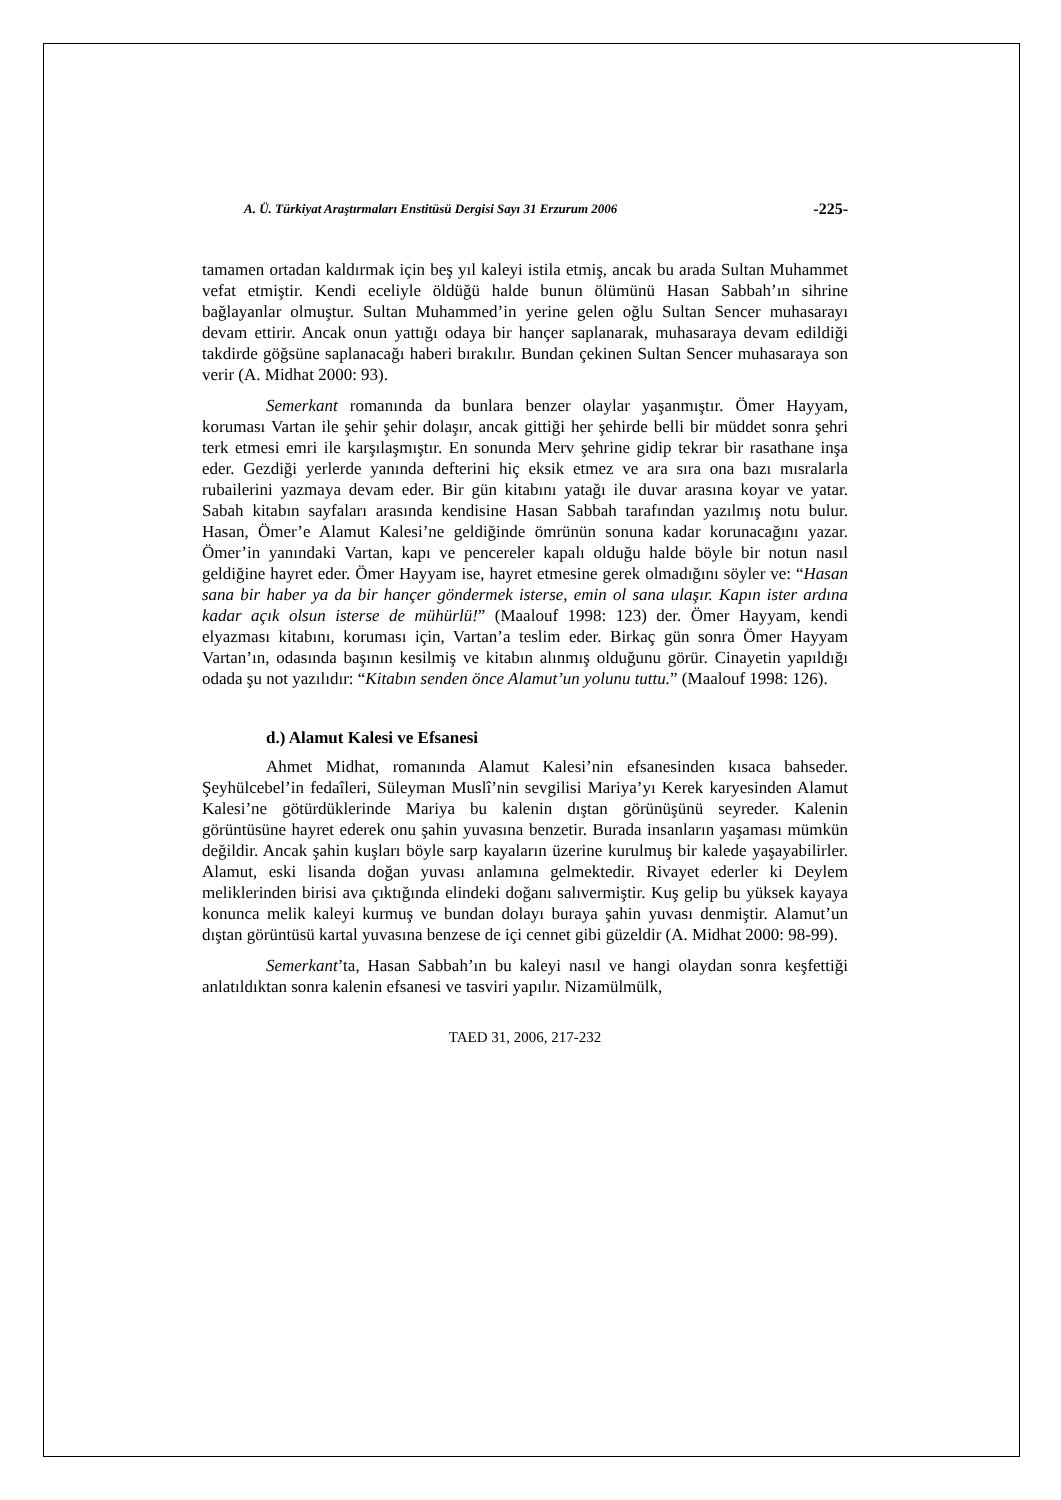A. Ü. Türkiyat Araştırmaları Enstitüsü Dergisi Sayı 31 Erzurum 2006 -225-
tamamen ortadan kaldırmak için beş yıl kaleyi istila etmiş, ancak bu arada Sultan Muhammet vefat etmiştir. Kendi eceliyle öldüğü halde bunun ölümünü Hasan Sabbah’ın sihrine bağlayanlar olmuştur. Sultan Muhammed’in yerine gelen oğlu Sultan Sencer muhasarayı devam ettirir. Ancak onun yattığı odaya bir hançer saplanarak, muhasaraya devam edildiği takdirde göğsüne saplanacağı haberi bırakılır. Bundan çekinen Sultan Sencer muhasaraya son verir (A. Midhat 2000: 93).
Semerkant romanında da bunlara benzer olaylar yaşanmıştır. Ömer Hayyam, koruması Vartan ile şehir şehir dolaşır, ancak gittiği her şehirde belli bir müddet sonra şehri terk etmesi emri ile karşılaşmıştır. En sonunda Merv şehrine gidip tekrar bir rasathane inşa eder. Gezdiği yerlerde yanında defterini hiç eksik etmez ve ara sıra ona bazı mısralarla rubailerini yazmaya devam eder. Bir gün kitabını yatağı ile duvar arasına koyar ve yatar. Sabah kitabın sayfaları arasında kendisine Hasan Sabbah tarafından yazılmış notu bulur. Hasan, Ömer’e Alamut Kalesi’ne geldiğinde ömrünün sonuna kadar korunacağını yazar. Ömer’in yanındaki Vartan, kapı ve pencereler kapalı olduğu halde böyle bir notun nasıl geldiğine hayret eder. Ömer Hayyam ise, hayret etmesine gerek olmadığını söyler ve: “Hasan sana bir haber ya da bir hançer göndermek isterse, emin ol sana ulaşır. Kapın ister ardına kadar açık olsun isterse de mühürlü!” (Maalouf 1998: 123) der. Ömer Hayyam, kendi elyazması kitabını, koruması için, Vartan’a teslim eder. Birkaç gün sonra Ömer Hayyam Vartan’ın, odasında başının kesilmiş ve kitabın alınmış olduğunu görür. Cinayetin yapıldığı odada şu not yazılıdır: “Kitabın senden önce Alamut’un yolunu tuttu.” (Maalouf 1998: 126).
d.) Alamut Kalesi ve Efsanesi
Ahmet Midhat, romanında Alamut Kalesi’nin efsanesinden kısaca bahseder. Şeyhülcebel’in fedaîleri, Süleyman Muslî’nin sevgilisi Mariya’yı Kerek karyesinden Alamut Kalesi’ne götürdüklerinde Mariya bu kalenin dıştan görünüşünü seyreder. Kalenin görüntüsüne hayret ederek onu şahin yuvasına benzetir. Burada insanların yaşaması mümkün değildir. Ancak şahin kuşları böyle sarp kayaların üzerine kurulmuş bir kalede yaşayabilirler. Alamut, eski lisanda doğan yuvası anlamına gelmektedir. Rivayet ederler ki Deylem meliklerinden birisi ava çıktığında elindeki doğanı salıvermiştir. Kuş gelip bu yüksek kayaya konunca melik kaleyi kurmuş ve bundan dolayı buraya şahin yuvası denmiştir. Alamut’un dıştan görüntüsü kartal yuvasına benzese de içi cennet gibi güzeldir (A. Midhat 2000: 98-99).
Semerkant’ta, Hasan Sabbah’ın bu kaleyi nasıl ve hangi olaydan sonra keşfettiği anlatıldıktan sonra kalenin efsanesi ve tasviri yapılır. Nizamülmülk,
TAED 31, 2006, 217-232